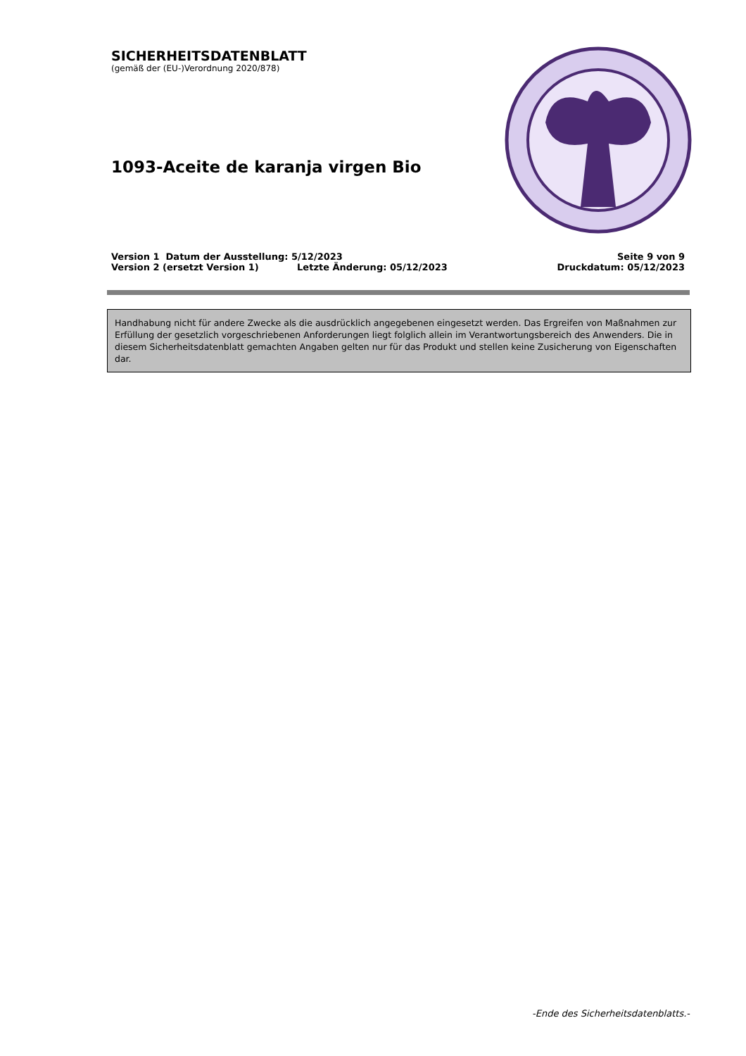SICHERHEITSDATENBLATT
(gemäß der (EU-)Verordnung 2020/878)
1093-Aceite de karanja virgen Bio
Version 1 Datum der Ausstellung: 5/12/2023 Seite 9 von 9
Version 2 (ersetzt Version 1) Letzte Änderung: 05/12/2023 Druckdatum: 05/12/2023
Handhabung nicht für andere Zwecke als die ausdrücklich angegebenen eingesetzt werden. Das Ergreifen von Maßnahmen zur Erfüllung der gesetzlich vorgeschriebenen Anforderungen liegt folglich allein im Verantwortungsbereich des Anwenders. Die in diesem Sicherheitsdatenblatt gemachten Angaben gelten nur für das Produkt und stellen keine Zusicherung von Eigenschaften dar.
-Ende des Sicherheitsdatenblatts.-